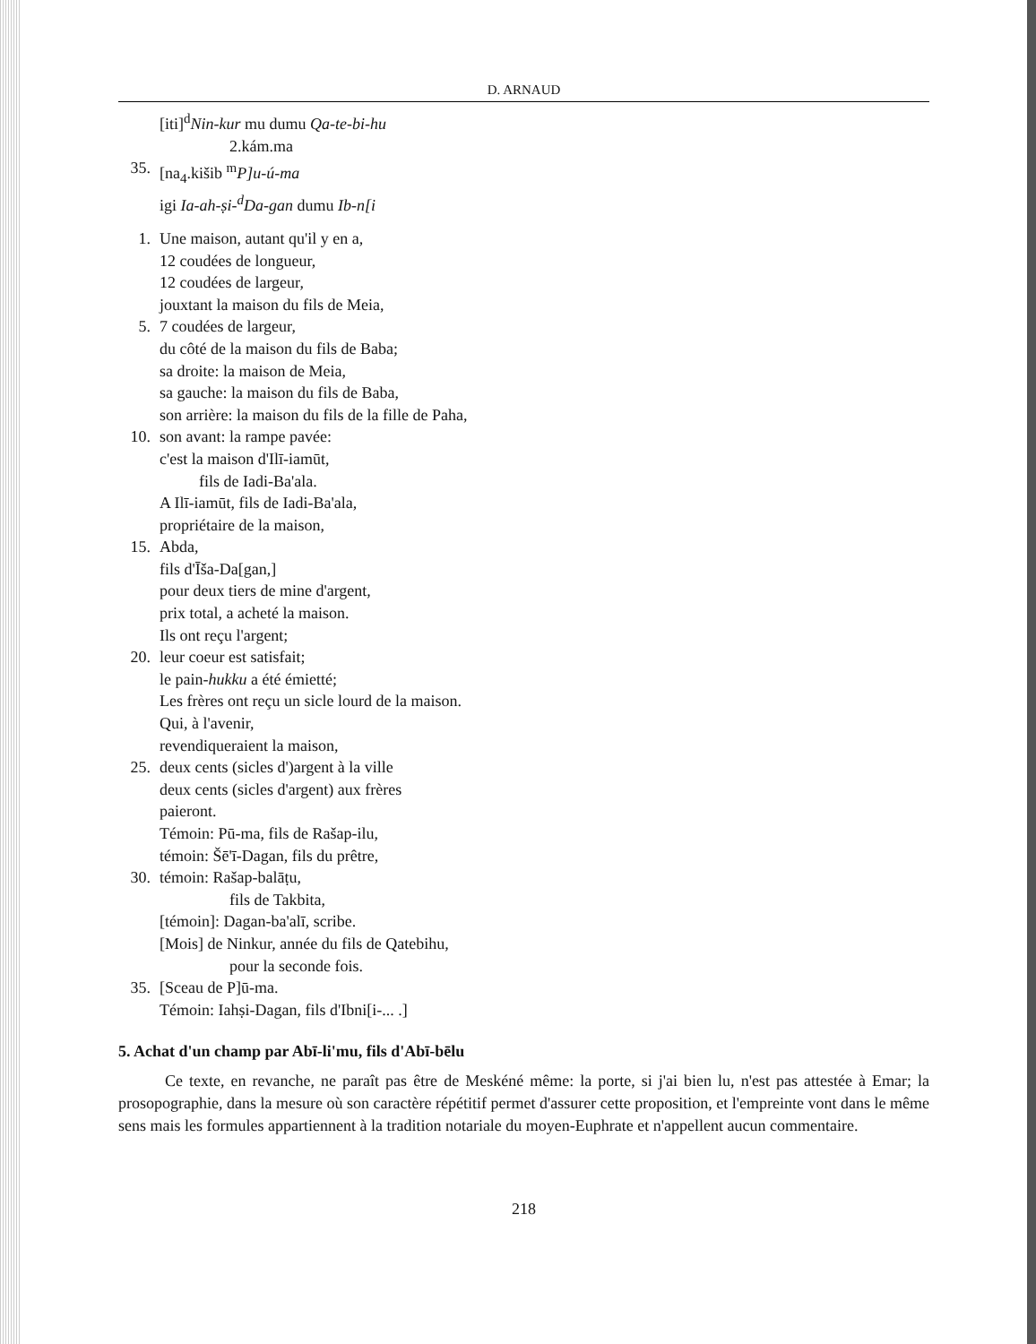D. ARNAUD
[iti]<sup>d</sup>Nin-kur mu dumu Qa-te-bi-hu
2.kám.ma
35. [na<sub>4</sub>.kišib <sup>m</sup>P]u-ú-ma
igi Ia-ah-ṣi-<sup>d</sup>Da-gan dumu Ib-n[i
1. Une maison, autant qu'il y en a,
12 coudées de longueur,
12 coudées de largeur,
jouxtant la maison du fils de Meia,
5. 7 coudées de largeur,
du côté de la maison du fils de Baba;
sa droite: la maison de Meia,
sa gauche: la maison du fils de Baba,
son arrière: la maison du fils de la fille de Paha,
10. son avant: la rampe pavée:
c'est la maison d'Ilī-iamūt,
fils de Iadi-Ba'ala.
A Ilī-iamūt, fils de Iadi-Ba'ala,
propriétaire de la maison,
15. Abda,
fils d'Īša-Da[gan,]
pour deux tiers de mine d'argent,
prix total, a acheté la maison.
Ils ont reçu l'argent;
20. leur coeur est satisfait;
le pain-hukku a été émietté;
Les frères ont reçu un sicle lourd de la maison.
Qui, à l'avenir,
revendiqueraient la maison,
25. deux cents (sicles d')argent à la ville
deux cents (sicles d'argent) aux frères
paieront.
Témoin: Pū-ma, fils de Rašap-ilu,
témoin: Šē'ī-Dagan, fils du prêtre,
30. témoin: Rašap-balāṭu,
fils de Takbita,
[témoin]: Dagan-ba'alī, scribe.
[Mois] de Ninkur, année du fils de Qatebihu,
pour la seconde fois.
35. [Sceau de P]ū-ma.
Témoin: Iahṣi-Dagan, fils d'Ibni[i-... .]
5. Achat d'un champ par Abī-li'mu, fils d'Abī-bēlu
Ce texte, en revanche, ne paraît pas être de Meskéné même: la porte, si j'ai bien lu, n'est pas attestée à Emar; la prosopographie, dans la mesure où son caractère répétitif permet d'assurer cette proposition, et l'empreinte vont dans le même sens mais les formules appartiennent à la tradition notariale du moyen-Euphrate et n'appellent aucun commentaire.
218